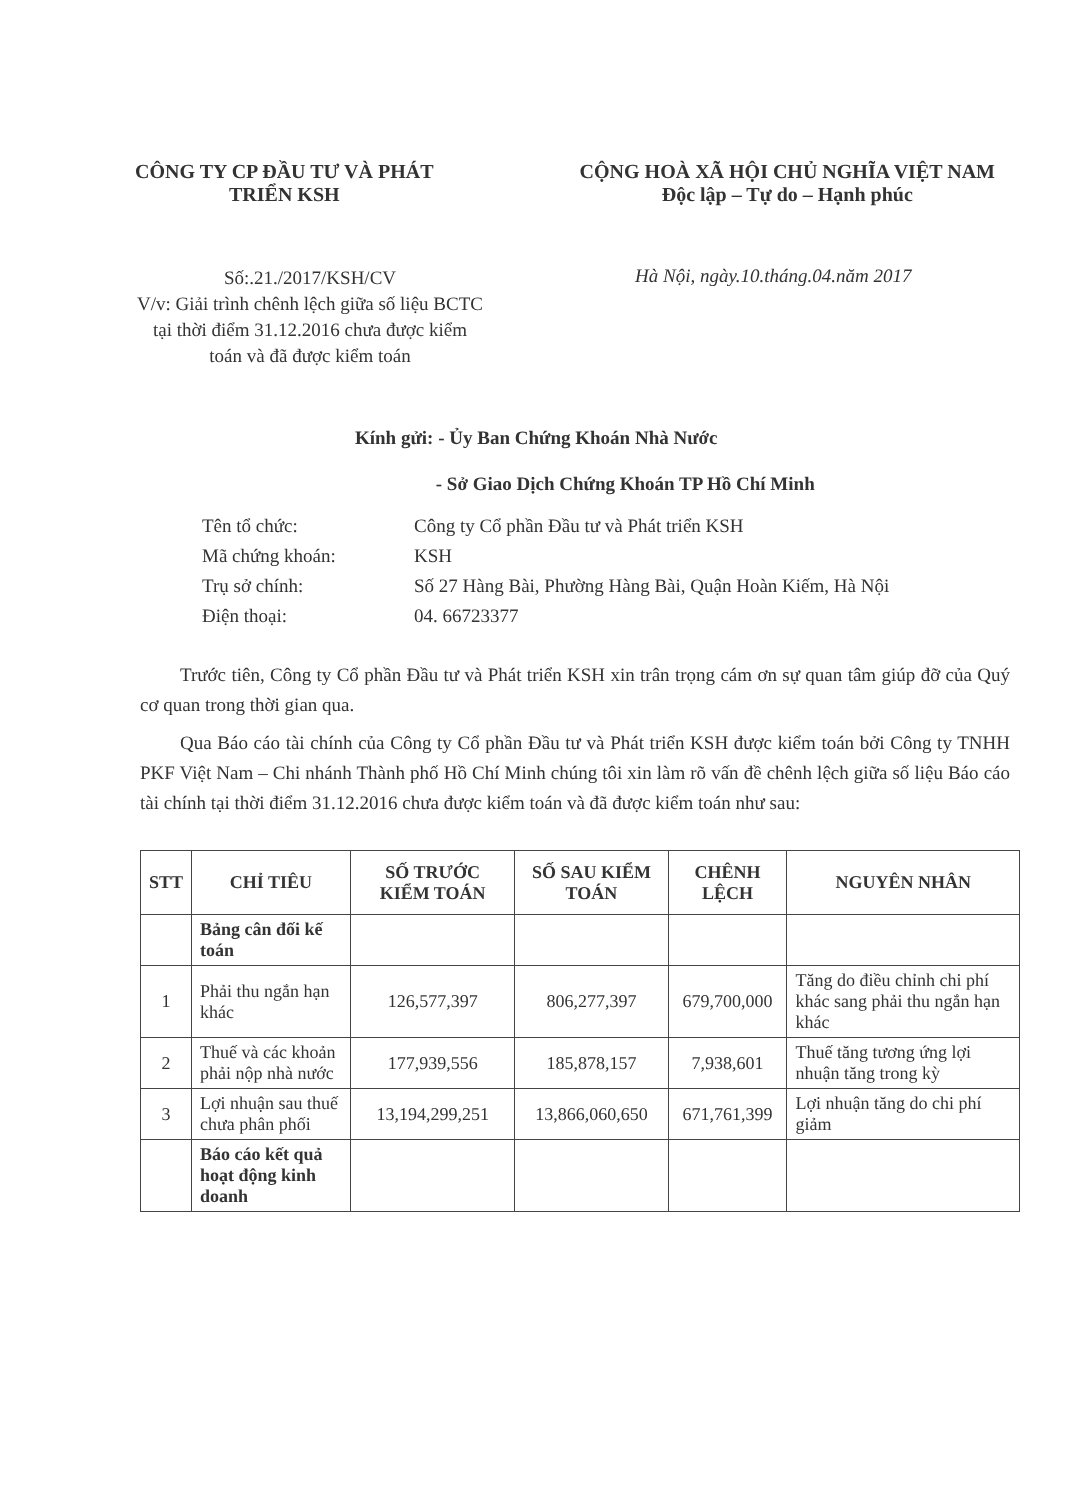CÔNG TY CP ĐẦU TƯ VÀ PHÁT
TRIỂN KSH
CỘNG HOÀ XÃ HỘI CHỦ NGHĨA VIỆT NAM
Độc lập – Tự do – Hạnh phúc
Số:.21./2017/KSH/CV
V/v: Giải trình chênh lệch giữa số liệu BCTC tại thời điểm 31.12.2016 chưa được kiểm toán và đã được kiểm toán
Hà Nội, ngày.10.tháng.04.năm 2017
Kính gửi: - Ủy Ban Chứng Khoán Nhà Nước
- Sở Giao Dịch Chứng Khoán TP Hồ Chí Minh
| Tên tổ chức: | Công ty Cổ phần Đầu tư và Phát triển KSH |
| Mã chứng khoán: | KSH |
| Trụ sở chính: | Số 27 Hàng Bài, Phường Hàng Bài, Quận Hoàn Kiếm, Hà Nội |
| Điện thoại: | 04. 66723377 |
Trước tiên, Công ty Cổ phần Đầu tư và Phát triển KSH xin trân trọng cám ơn sự quan tâm giúp đỡ của Quý cơ quan trong thời gian qua.
Qua Báo cáo tài chính của Công ty Cổ phần Đầu tư và Phát triển KSH được kiểm toán bởi Công ty TNHH PKF Việt Nam – Chi nhánh Thành phố Hồ Chí Minh chúng tôi xin làm rõ vấn đề chênh lệch giữa số liệu Báo cáo tài chính tại thời điểm 31.12.2016 chưa được kiểm toán và đã được kiểm toán như sau:
| STT | CHỈ TIÊU | SỐ TRƯỚC KIỂM TOÁN | SỐ SAU KIỂM TOÁN | CHÊNH LỆCH | NGUYÊN NHÂN |
| --- | --- | --- | --- | --- | --- |
| | Bảng cân đối kế toán | | | | |
| 1 | Phải thu ngắn hạn khác | 126,577,397 | 806,277,397 | 679,700,000 | Tăng do điều chỉnh chi phí khác sang phải thu ngắn hạn khác |
| 2 | Thuế và các khoản phải nộp nhà nước | 177,939,556 | 185,878,157 | 7,938,601 | Thuế tăng tương ứng lợi nhuận tăng trong kỳ |
| 3 | Lợi nhuận sau thuế chưa phân phối | 13,194,299,251 | 13,866,060,650 | 671,761,399 | Lợi nhuận tăng do chi phí giảm |
| | Báo cáo kết quả hoạt động kinh doanh | | | | |